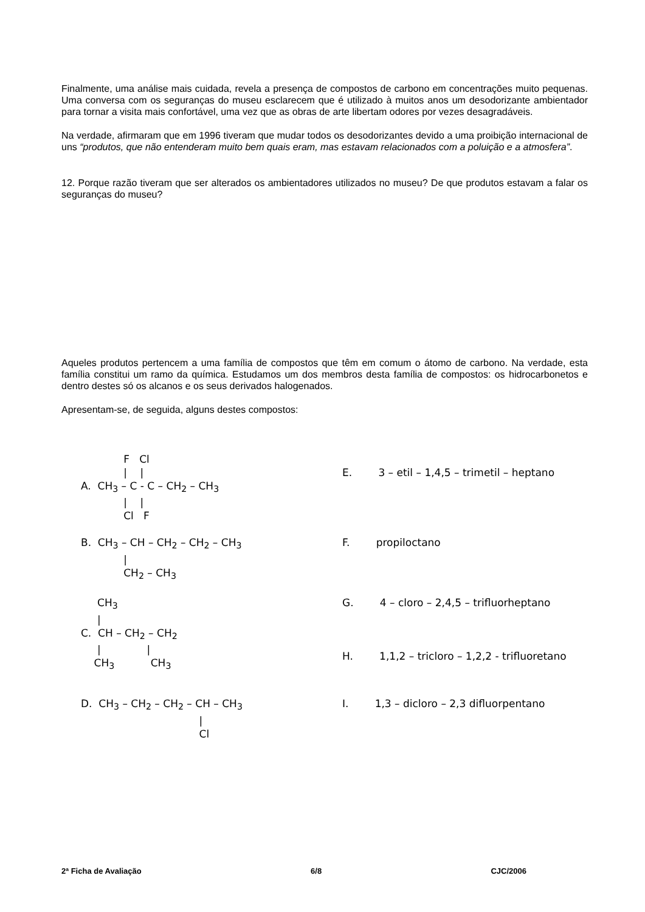Finalmente, uma análise mais cuidada, revela a presença de compostos de carbono em concentrações muito pequenas. Uma conversa com os seguranças do museu esclarecem que é utilizado à muitos anos um desodorizante ambientador para tornar a visita mais confortável, uma vez que as obras de arte libertam odores por vezes desagradáveis.
Na verdade, afirmaram que em 1996 tiveram que mudar todos os desodorizantes devido a uma proibição internacional de uns “produtos, que não entenderam muito bem quais eram, mas estavam relacionados com a poluição e a atmosfera”.
12. Porque razão tiveram que ser alterados os ambientadores utilizados no museu? De que produtos estavam a falar os seguranças do museu?
Aqueles produtos pertencem a uma família de compostos que têm em comum o átomo de carbono. Na verdade, esta família constitui um ramo da química. Estudamos um dos membros desta família de compostos: os hidrocarbonetos e dentro destes só os alcanos e os seus derivados halogenados.
Apresentam-se, de seguida, alguns destes compostos:
             F   Cl
             |    |
A.  CH3 – C - C – CH2 – CH3
             |    |
             Cl   F
E.        3 – etil – 1,4,5 – trimetil – heptano
B.  CH3 – CH – CH2 – CH2 – CH3
             |
             CH2 – CH3
F.        propiloctano
     CH3
     |
C.  CH – CH2 – CH2
     |              |
    CH3           CH3
G.        4 – cloro – 2,4,5 – trifluorheptano



H.        1,1,2 – tricloro – 1,2,2 - trifluoretano
D.  CH3 – CH2 – CH2 – CH – CH3
                                    |
                                    Cl
I.        1,3 – dicloro – 2,3 difluorpentano
2ª Ficha de Avaliação 6/8 CJC/2006